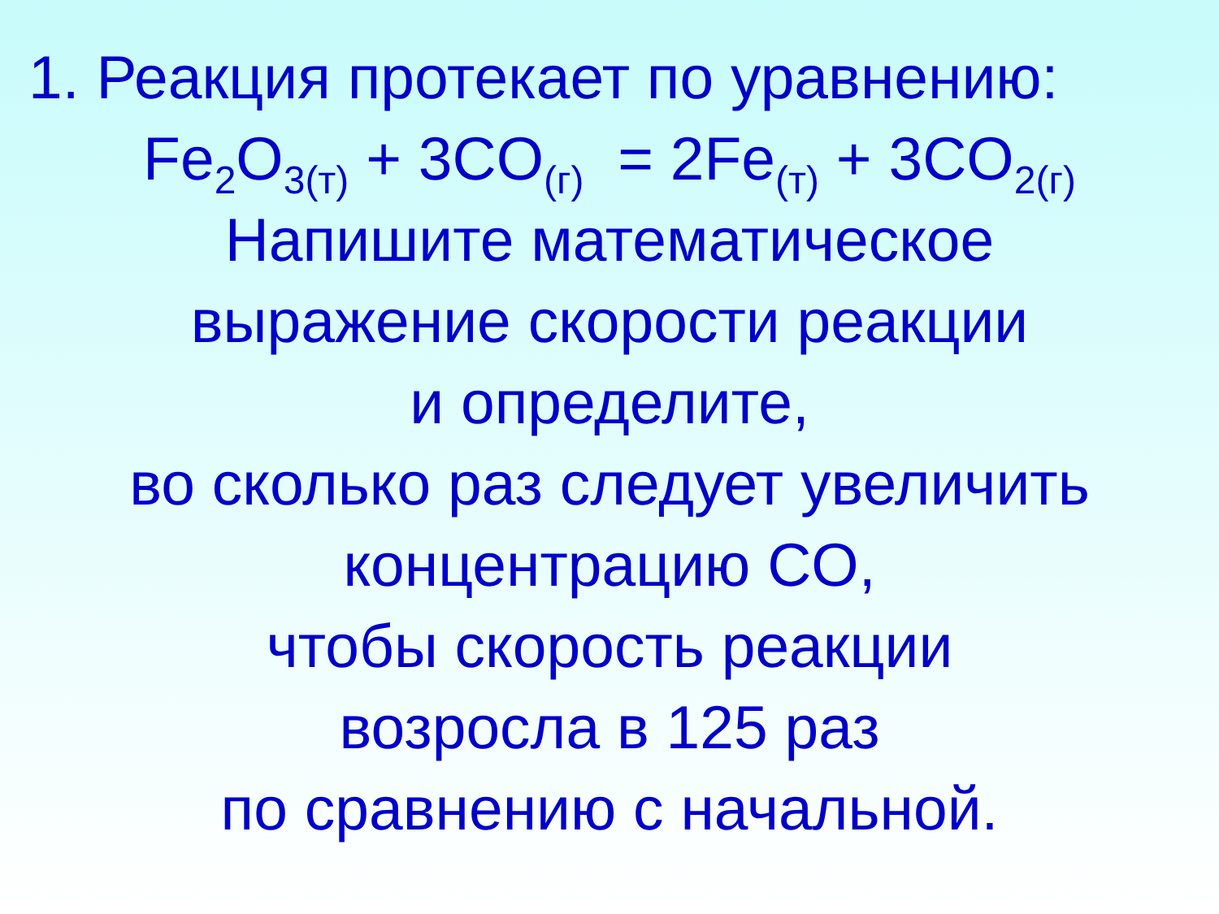1. Реакция протекает по уравнению:
Fe<sub>2</sub>O<sub>3(т)</sub> + 3CO<sub>(г)</sub> = 2Fe<sub>(т)</sub> + 3CO<sub>2(г)</sub>
Напишите математическое
выражение скорости реакции
и определите,
во сколько раз следует увеличить
концентрацию CO,
чтобы скорость реакции
возросла в 125 раз
по сравнению с начальной.